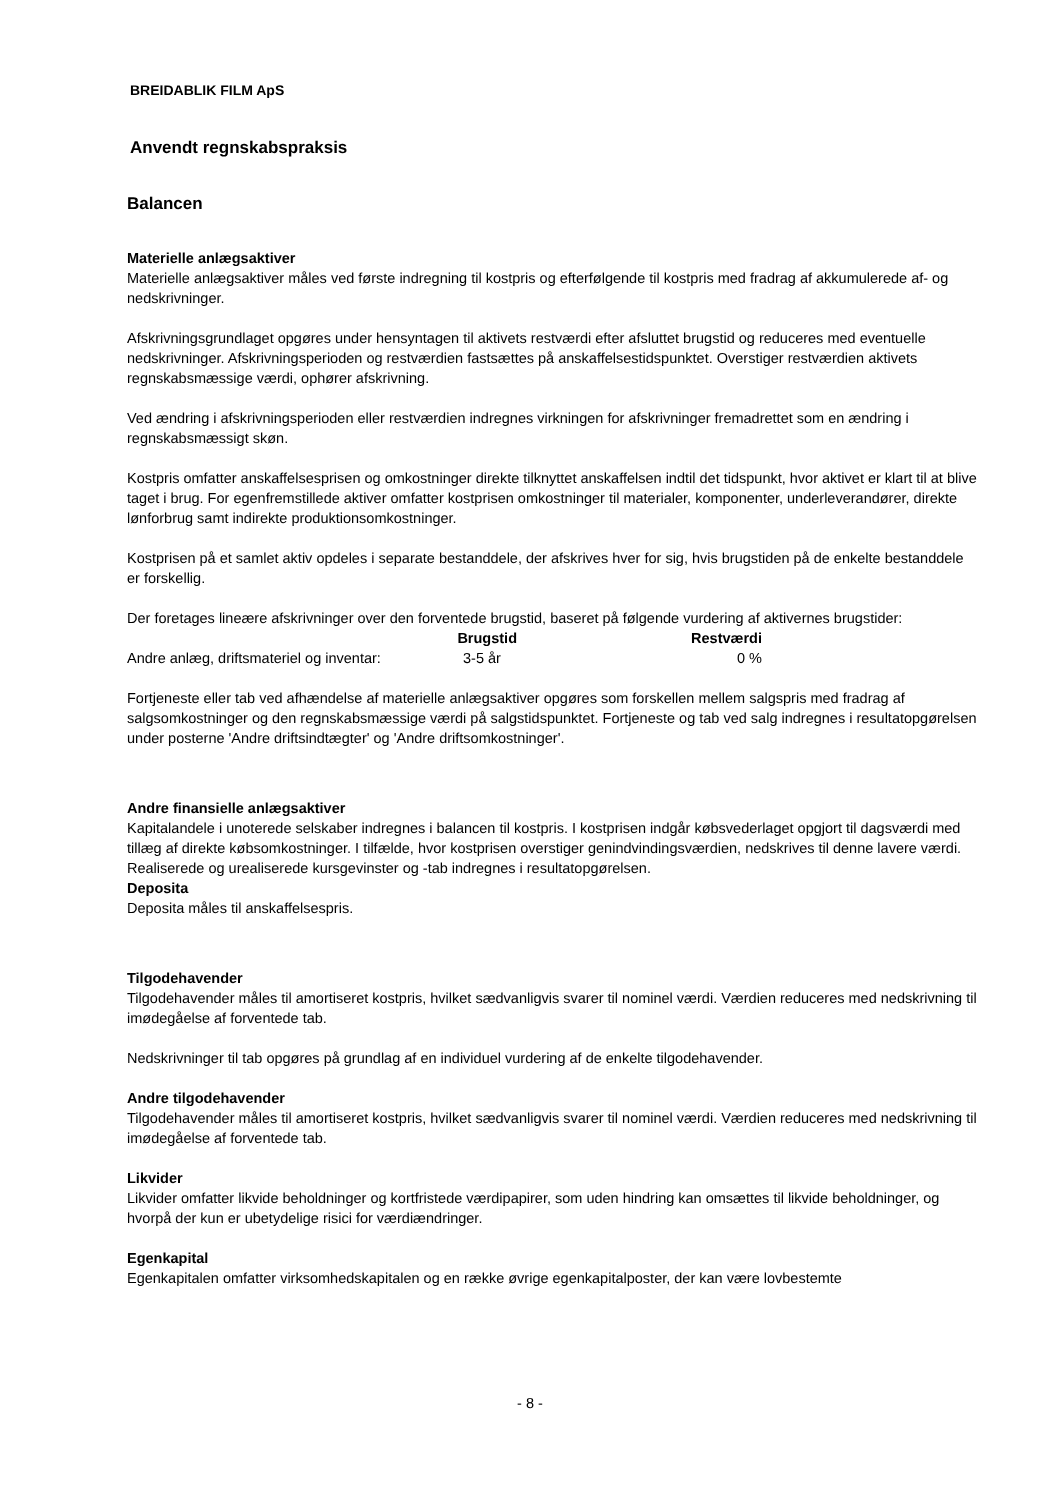BREIDABLIK FILM ApS
Anvendt regnskabspraksis
Balancen
Materielle anlægsaktiver
Materielle anlægsaktiver måles ved første indregning til kostpris og efterfølgende til kostpris med fradrag af akkumulerede af- og nedskrivninger.
Afskrivningsgrundlaget opgøres under hensyntagen til aktivets restværdi efter afsluttet brugstid og reduceres med eventuelle nedskrivninger. Afskrivningsperioden og restværdien fastsættes på anskaffelsestidspunktet. Overstiger restværdien aktivets regnskabsmæssige værdi, ophører afskrivning.
Ved ændring i afskrivningsperioden eller restværdien indregnes virkningen for afskrivninger fremadrettet som en ændring i regnskabsmæssigt skøn.
Kostpris omfatter anskaffelsesprisen og omkostninger direkte tilknyttet anskaffelsen indtil det tidspunkt, hvor aktivet er klart til at blive taget i brug. For egenfremstillede aktiver omfatter kostprisen omkostninger til materialer, komponenter, underleverandører, direkte lønforbrug samt indirekte produktionsomkostninger.
Kostprisen på et samlet aktiv opdeles i separate bestanddele, der afskrives hver for sig, hvis brugstiden på de enkelte bestanddele er forskellig.
Der foretages lineære afskrivninger over den forventede brugstid, baseret på følgende vurdering af aktivernes brugstider:
| | Brugstid | Restværdi |
| --- | --- | --- |
| Andre anlæg, driftsmateriel og inventar: | 3-5 år | 0 % |
Fortjeneste eller tab ved afhændelse af materielle anlægsaktiver opgøres som forskellen mellem salgspris med fradrag af salgsomkostninger og den regnskabsmæssige værdi på salgstidspunktet. Fortjeneste og tab ved salg indregnes i resultatopgørelsen under posterne 'Andre driftsindtægter' og 'Andre driftsomkostninger'.
Andre finansielle anlægsaktiver
Kapitalandele i unoterede selskaber indregnes i balancen til kostpris. I kostprisen indgår købsvederlaget opgjort til dagsværdi med tillæg af direkte købsomkostninger. I tilfælde, hvor kostprisen overstiger genindvindingsværdien, nedskrives til denne lavere værdi. Realiserede og urealiserede kursgevinster og -tab indregnes i resultatopgørelsen.
Deposita
Deposita måles til anskaffelsespris.
Tilgodehavender
Tilgodehavender måles til amortiseret kostpris, hvilket sædvanligvis svarer til nominel værdi. Værdien reduceres med nedskrivning til imødegåelse af forventede tab.
Nedskrivninger til tab opgøres på grundlag af en individuel vurdering af de enkelte tilgodehavender.
Andre tilgodehavender
Tilgodehavender måles til amortiseret kostpris, hvilket sædvanligvis svarer til nominel værdi. Værdien reduceres med nedskrivning til imødegåelse af forventede tab.
Likvider
Likvider omfatter likvide beholdninger og kortfristede værdipapirer, som uden hindring kan omsættes til likvide beholdninger, og hvorpå der kun er ubetydelige risici for værdiændringer.
Egenkapital
Egenkapitalen omfatter virksomhedskapitalen og en række øvrige egenkapitalposter, der kan være lovbestemte
- 8 -